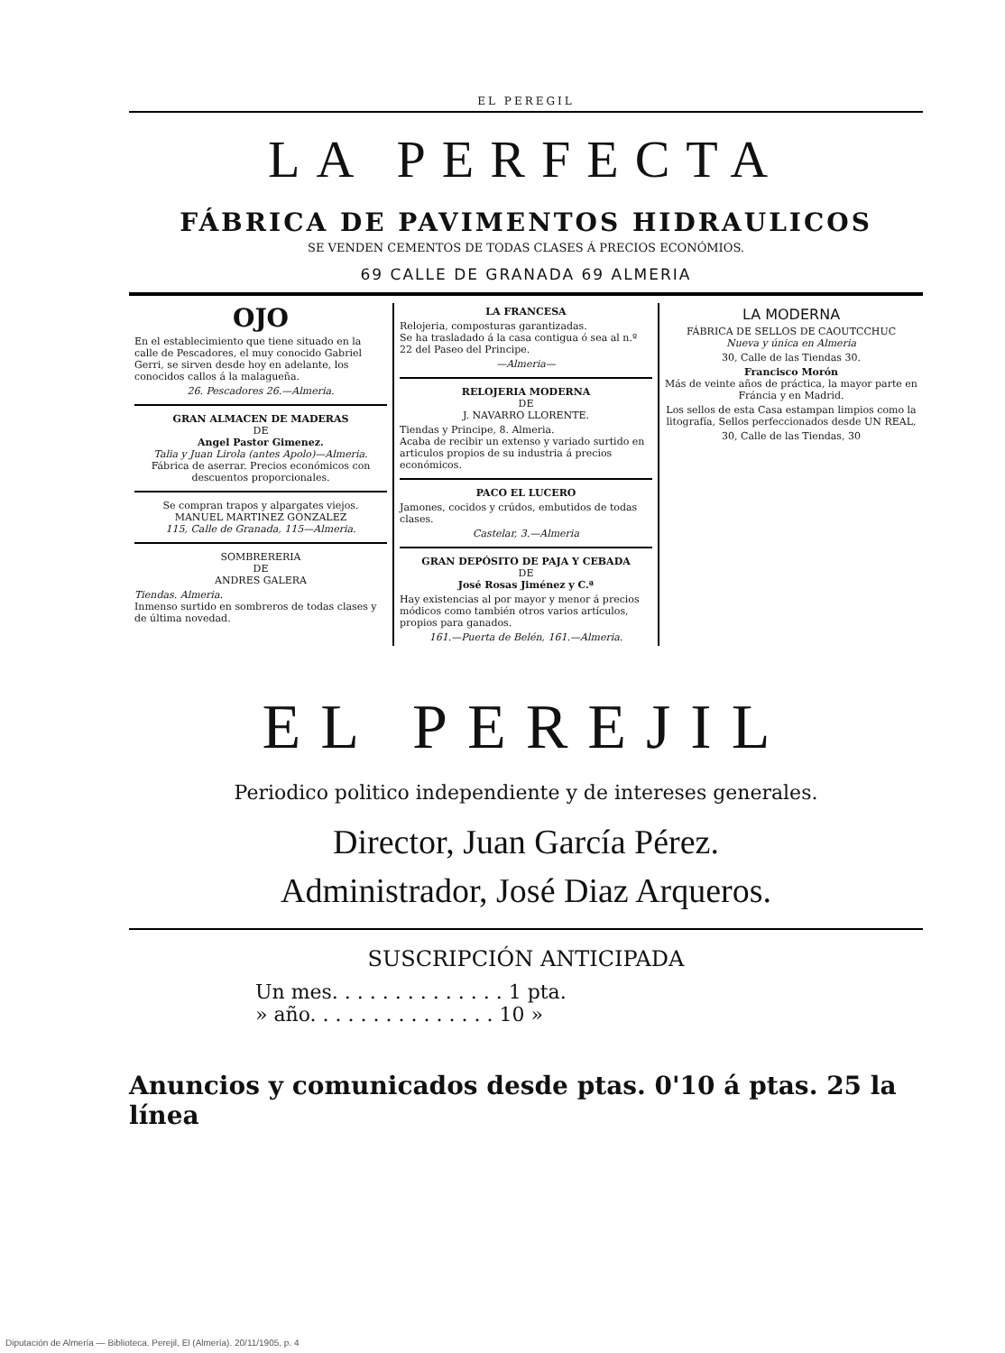EL PEREGIL
LA PERFECTA
FÁBRICA DE PAVIMENTOS HIDRAULICOS
SE VENDEN CEMENTOS DE TODAS CLASES Á PRECIOS ECONÓMIOS.
69 CALLE DE GRANADA 69 ALMERIA
OJO
En el establecimiento que tiene situado en la calle de Pescadores, el muy conocido Gabriel Gerri, se sirven desde hoy en adelante, los conocidos callos á la malagueña.
26. Pescadores 26.—Almeria.
GRAN ALMACEN DE MADERAS
DE
Angel Pastor Gimenez.
Talia y Juan Lirola (antes Apolo)—Almeria.
Fábrica de aserrar. Precios económicos con descuentos proporcionales.
Se compran trapos y alpargates viejos.
MANUEL MARTINEZ GONZALEZ
115, Calle de Granada, 115—Almeria.
SOMBRERERIA
DE
ANDRES GALERA
Tiendas. Almeria.
Inmenso surtido en sombreros de todas clases y de última novedad.
LA FRANCESA
Relojeria, composturas garantizadas.
Se ha trasladado á la casa contigua ó sea al n.º 22 del Paseo del Principe.
—Almeria—
RELOJERIA MODERNA
DE
J. NAVARRO LLORENTE.
Tiendas y Principe, 8. Almeria.
Acaba de recibir un extenso y variado surtido en articulos propios de su industria á precios económicos.
PACO EL LUCERO
Jamones, cocidos y crúdos, embutidos de todas clases.
Castelar, 3.—Almeria
GRAN DEPÓSITO DE PAJA Y CEBADA
DE
José Rosas Jiménez y C.ª
Hay existencias al por mayor y menor á precios módicos como también otros varios artículos, propios para ganados.
161.—Puerta de Belén, 161.—Almeria.
LA MODERNA
FÁBRICA DE SELLOS DE CAOUTCCHUC
Nueva y única en Almeria
30, Calle de las Tiendas 30.
Francisco Morón
Más de veinte años de práctica, la mayor parte en Fráncia y en Madrid.
Los sellos de esta Casa estampan limpios como la litografía, Sellos perfeccionados desde UN REAL,
30, Calle de las Tiendas, 30
EL PEREJIL
Periodico politico independiente y de intereses generales.
Director, Juan García Pérez.
Administrador, José Diaz Arqueros.
SUSCRIPCIÓN ANTICIPADA
Un mes. . . . . . . . . . . . . . 1 pta.
» año. . . . . . . . . . . . . . . 10 »
Anuncios y comunicados desde ptas. 0'10 á ptas. 25 la línea
Diputación de Almería — Biblioteca. Perejil, El (Almería). 20/11/1905, p. 4